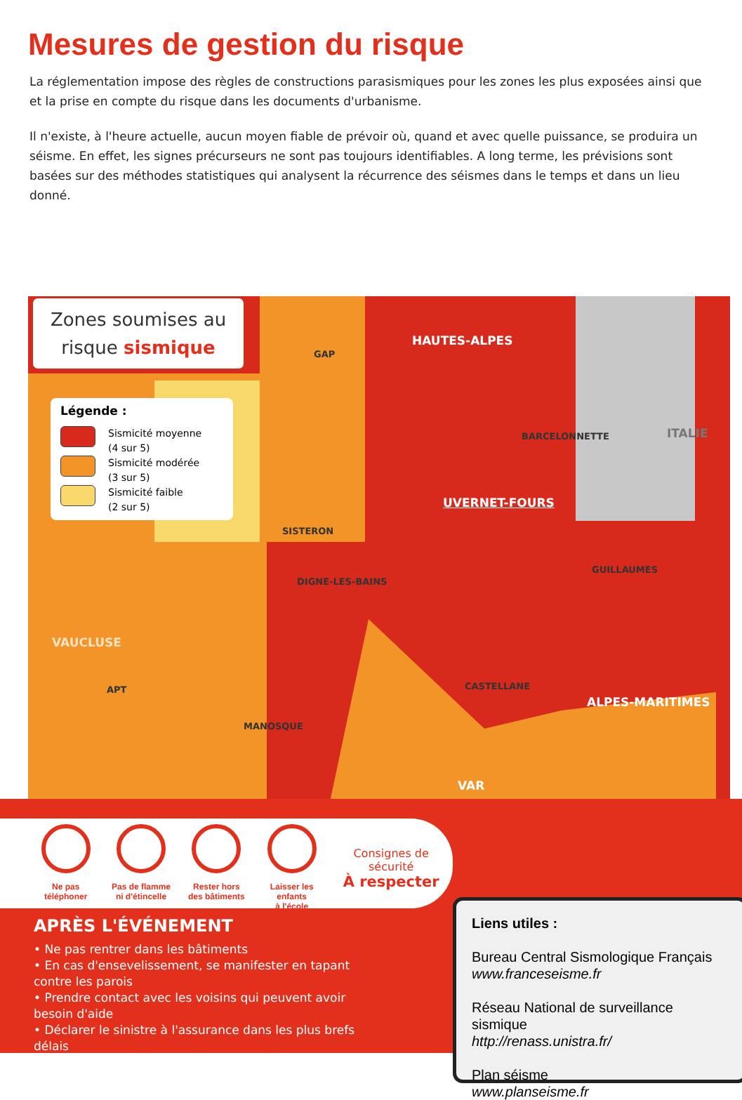Mesures de gestion du risque
La réglementation impose des règles de constructions parasismiques pour les zones les plus exposées ainsi que et la prise en compte du risque dans les documents d'urbanisme.
Il n'existe, à l'heure actuelle, aucun moyen fiable de prévoir où, quand et avec quelle puissance, se produira un séisme. En effet, les signes précurseurs ne sont pas toujours identifiables. A long terme, les prévisions sont basées sur des méthodes statistiques qui analysent la récurrence des séismes dans le temps et dans un lieu donné.
Zones soumises au
risque sismique
Légende :
Sismicité moyenne
(4 sur 5)
Sismicité modérée
(3 sur 5)
Sismicité faible
(2 sur 5)
GAP
HAUTES-ALPES
ITALIE BARCELONNETTE
UVERNET-FOURS
SISTERON
DIGNE-LES-BAINS
GUILLAUMES
VAUCLUSE
APT CASTELLANE
ALPES-MARITIMES
MANOSQUE
VAR
Ne pas
téléphoner
Pas de flamme
ni d'étincelle
Rester hors
des bâtiments
Laisser les enfants
à l'école
Consignes de sécurité
À respecter
APRÈS L'ÉVÉNEMENT
• Ne pas rentrer dans les bâtiments
• En cas d'ensevelissement, se manifester en tapant contre les parois
• Prendre contact avec les voisins qui peuvent avoir besoin d'aide
• Déclarer le sinistre à l'assurance dans les plus brefs délais
Liens utiles :
Bureau Central Sismologique Français
www.franceseisme.fr
Réseau National de surveillance sismique
http://renass.unistra.fr/
Plan séisme
www.planseisme.fr